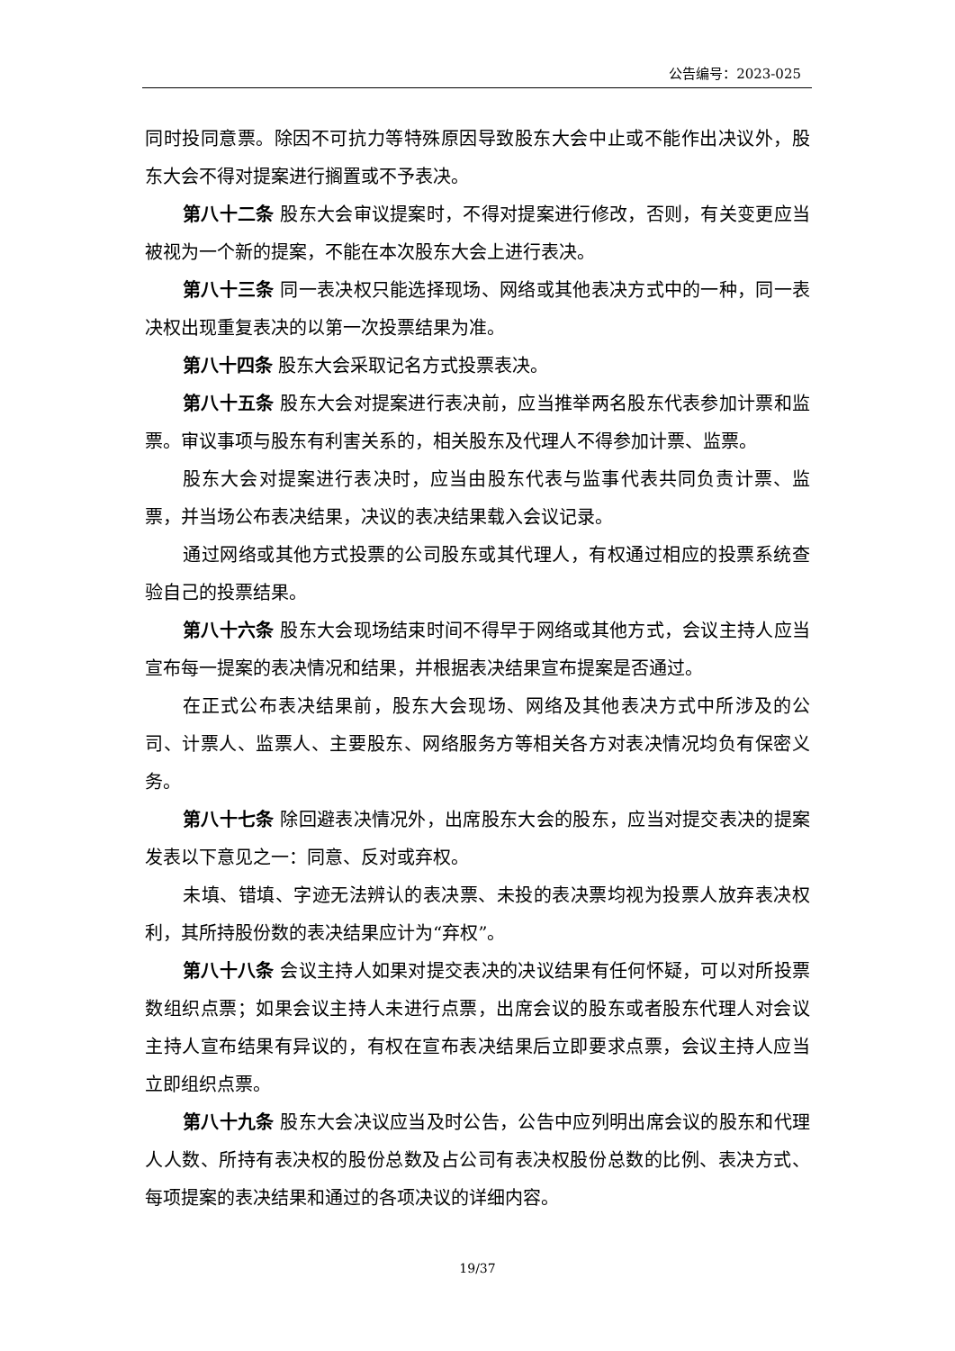公告编号：2023-025
同时投同意票。除因不可抗力等特殊原因导致股东大会中止或不能作出决议外，股东大会不得对提案进行搁置或不予表决。
第八十二条 股东大会审议提案时，不得对提案进行修改，否则，有关变更应当被视为一个新的提案，不能在本次股东大会上进行表决。
第八十三条 同一表决权只能选择现场、网络或其他表决方式中的一种，同一表决权出现重复表决的以第一次投票结果为准。
第八十四条 股东大会采取记名方式投票表决。
第八十五条 股东大会对提案进行表决前，应当推举两名股东代表参加计票和监票。审议事项与股东有利害关系的，相关股东及代理人不得参加计票、监票。
股东大会对提案进行表决时，应当由股东代表与监事代表共同负责计票、监票，并当场公布表决结果，决议的表决结果载入会议记录。
通过网络或其他方式投票的公司股东或其代理人，有权通过相应的投票系统查验自己的投票结果。
第八十六条 股东大会现场结束时间不得早于网络或其他方式，会议主持人应当宣布每一提案的表决情况和结果，并根据表决结果宣布提案是否通过。
在正式公布表决结果前，股东大会现场、网络及其他表决方式中所涉及的公司、计票人、监票人、主要股东、网络服务方等相关各方对表决情况均负有保密义务。
第八十七条 除回避表决情况外，出席股东大会的股东，应当对提交表决的提案发表以下意见之一：同意、反对或弃权。
未填、错填、字迹无法辨认的表决票、未投的表决票均视为投票人放弃表决权利，其所持股份数的表决结果应计为“弃权”。
第八十八条 会议主持人如果对提交表决的决议结果有任何怀疑，可以对所投票数组织点票；如果会议主持人未进行点票，出席会议的股东或者股东代理人对会议主持人宣布结果有异议的，有权在宣布表决结果后立即要求点票，会议主持人应当立即组织点票。
第八十九条 股东大会决议应当及时公告，公告中应列明出席会议的股东和代理人人数、所持有表决权的股份总数及占公司有表决权股份总数的比例、表决方式、每项提案的表决结果和通过的各项决议的详细内容。
19/37